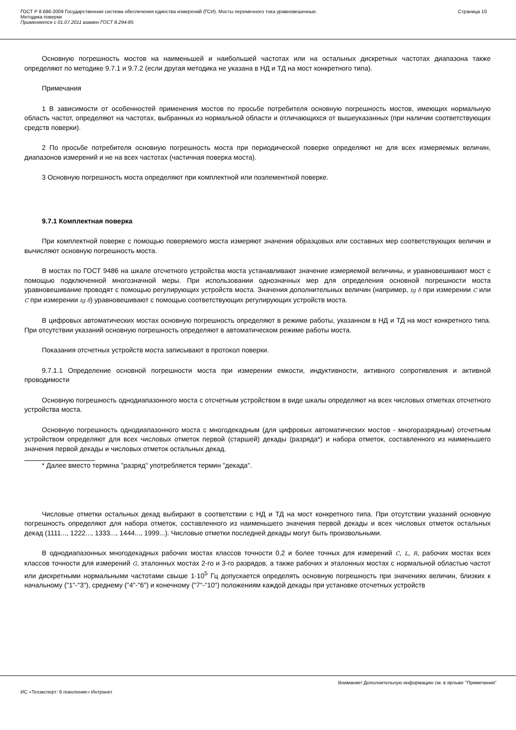ГОСТ Р 8.686-2009 Государственная система обеспечения единства измерений (ГСИ). Мосты переменного тока уравновешенные.
Методика поверки
Применяется с 01.07.2011 взамен ГОСТ 8.294-85
Страница 10
Основную погрешность мостов на наименьшей и наибольшей частотах или на остальных дискретных частотах диапазона также определяют по методике 9.7.1 и 9.7.2 (если другая методика не указана в НД и ТД на мост конкретного типа).
Примечания
1 В зависимости от особенностей применения мостов по просьбе потребителя основную погрешность мостов, имеющих нормальную область частот, определяют на частотах, выбранных из нормальной области и отличающихся от вышеуказанных (при наличии соответствующих средств поверки).
2 По просьбе потребителя основную погрешность моста при периодической поверке определяют не для всех измеряемых величин, диапазонов измерений и не на всех частотах (частичная поверка моста).
3 Основную погрешность моста определяют при комплектной или поэлементной поверке.
9.7.1 Комплектная поверка
При комплектной поверке с помощью поверяемого моста измеряют значения образцовых или составных мер соответствующих величин и вычисляют основную погрешность моста.
В мостах по ГОСТ 9486 на шкале отсчетного устройства моста устанавливают значение измеряемой величины, и уравновешивают мост с помощью подключенной многозначной меры. При использовании однозначных мер для определения основной погрешности моста уравновешивание проводят с помощью регулирующих устройств моста. Значения дополнительных величин (например, tg δ при измерении C или C при измерении tg δ) уравновешивают с помощью соответствующих регулирующих устройств моста.
В цифровых автоматических мостах основную погрешность определяют в режиме работы, указанном в НД и ТД на мост конкретного типа. При отсутствии указаний основную погрешность определяют в автоматическом режиме работы моста.
Показания отсчетных устройств моста записывают в протокол поверки.
9.7.1.1 Определение основной погрешности моста при измерении емкости, индуктивности, активного сопротивления и активной проводимости
Основную погрешность однодиапазонного моста с отсчетным устройством в виде шкалы определяют на всех числовых отметках отсчетного устройства моста.
Основную погрешность однодиапазонного моста с многодекадным (для цифровых автоматических мостов - многоразрядным) отсчетным устройством определяют для всех числовых отметок первой (старшей) декады (разряда*) и набора отметок, составленного из наименьшего значения первой декады и числовых отметок остальных декад.
* Далее вместо термина "разряд" употребляется термин "декада".
Числовые отметки остальных декад выбирают в соответствии с НД и ТД на мост конкретного типа. При отсутствии указаний основную погрешность определяют для набора отметок, составленного из наименьшего значения первой декады и всех числовых отметок остальных декад (1111..., 1222..., 1333..., 1444..., 1999...). Числовые отметки последней декады могут быть произвольными.
В однодиапазонных многодекадных рабочих мостах классов точности 0,2 и более точных для измерений C, L, R, рабочих мостах всех классов точности для измерений G, эталонных мостах 2-го и 3-го разрядов, а также рабочих и эталонных мостах с нормальной областью частот или дискретными нормальными частотами свыше 1·10<sup>5</sup> Гц допускается определять основную погрешность при значениях величин, близких к начальному ("1"-"3"), среднему ("4"-"6") и конечному ("7"-"10") положениям каждой декады при установке отсчетных устройств
Внимание! Дополнительную информацию см. в ярлыке "Примечания"
ИС «Техэксперт: 6 поколение» Интранет